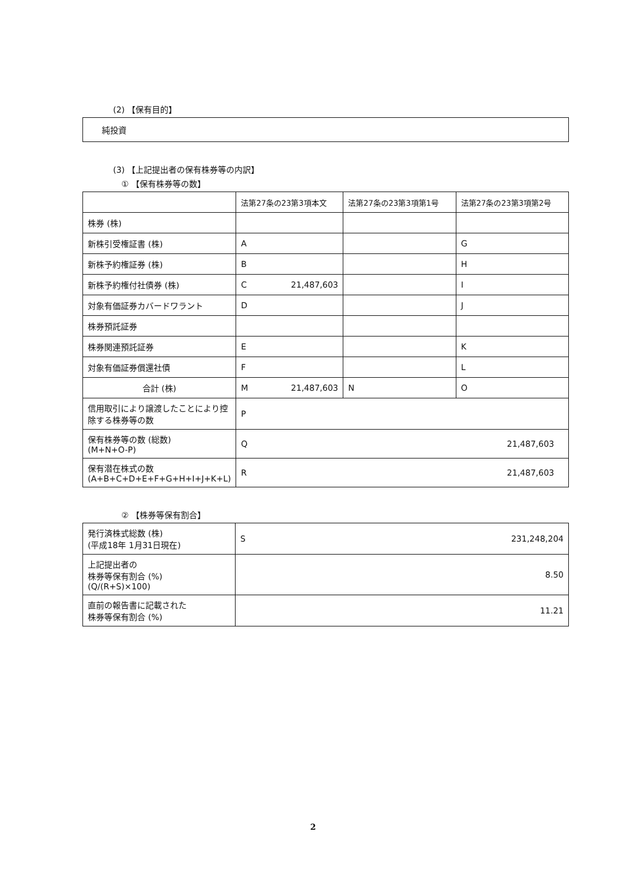(2) 【保有目的】
純投資
(3) 【上記提出者の保有株券等の内訳】
① 【保有株券等の数】
| | 法第27条の23第3項本文 | 法第27条の23第3項第1号 | 法第27条の23第3項第2号 |
| --- | --- | --- | --- |
| 株券 (株) | | | |
| 新株引受権証書 (株) | A | | G |
| 新株予約権証券 (株) | B | | H |
| 新株予約権付社債券 (株) | C 21,487,603 | | I |
| 対象有価証券カバードワラント | D | | J |
| 株券預託証券 | | | |
| 株券関連預託証券 | E | | K |
| 対象有価証券償還社債 | F | | L |
| 合計 (株) | M 21,487,603 | N | O |
| 信用取引により譲渡したことにより控除する株券等の数 | P | | |
| 保有株券等の数 (総数) (M+N+O-P) | Q 21,487,603 | | |
| 保有潜在株式の数 (A+B+C+D+E+F+G+H+I+J+K+L) | R 21,487,603 | | |
② 【株券等保有割合】
| 発行済株式総数 (株) (平成18年 1月31日現在) | S 231,248,204 |
| 上記提出者の 株券等保有割合 (%) (Q/(R+S)×100) | 8.50 |
| 直前の報告書に記載された 株券等保有割合 (%) | 11.21 |
2